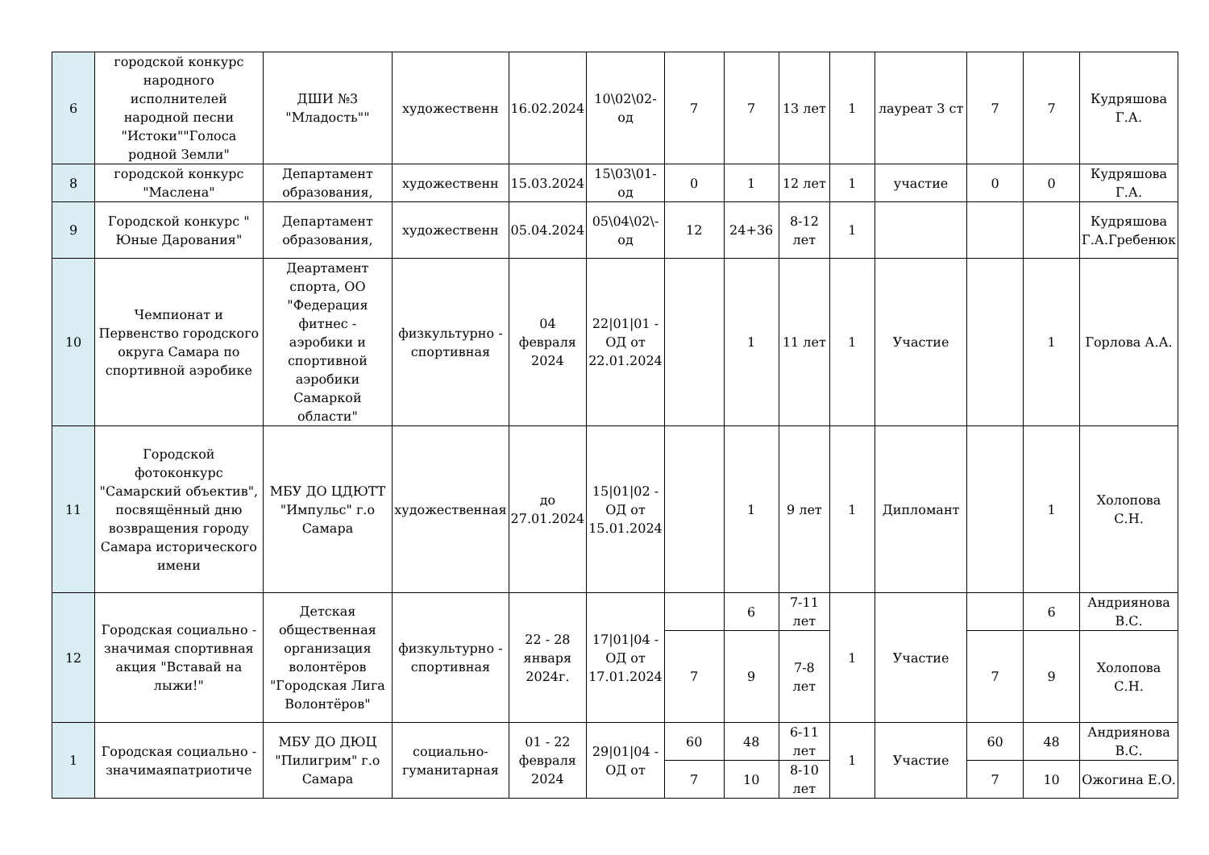| 6 | городской конкурс народного исполнителей народной песни "Истоки""Голоса родной Земли" | ДШИ №3 "Младость"" | художественн | 16.02.2024 | 10\02\02-од | 7 | 7 | 13 лет | 1 | лауреат 3 ст | 7 | 7 | Кудряшова Г.А. |
| 8 | городской конкурс "Маслена" | Департамент образования, | художественн | 15.03.2024 | 15\03\01-од | 0 | 1 | 12 лет | 1 | участие | 0 | 0 | Кудряшова Г.А. |
| 9 | Городской конкурс " Юные Дарования" | Департамент образования, | художественн | 05.04.2024 | 05\04\02\-од | 12 | 24+36 | 8-12 лет | 1 | | | | Кудряшова Г.А.Гребенюк |
| 10 | Чемпионат и Первенство городского округа Самара по спортивной аэробике | Деартамент спорта, ОО "Федерация фитнес - аэробики и спортивной аэробики Самаркой области" | физкультурно - спортивная | 04 февраля 2024 | 22/01/01 - ОД от 22.01.2024 | | 1 | 11 лет | 1 | Участие | | 1 | Горлова А.А. |
| 11 | Городской фотоконкурс "Самарский объектив", посвящённый дню возвращения городу Самара исторического имени | МБУ ДО ЦДЮТТ "Импульс" г.о Самара | художественная | до 27.01.2024 | 15/01/02 - ОД от 15.01.2024 | | 1 | 9 лет | 1 | Дипломант | | 1 | Холопова С.Н. |
| 12 | Городская социально - значимая спортивная акция "Вставай на лыжи!" | Детская общественная организация волонтёров "Городская Лига Волонтёров" | физкультурно - спортивная | 22 - 28 января 2024г. | 17/01/04 - ОД от 17.01.2024 | | 6 | 7-11 лет | 1 | Участие | | 6 | Андриянова В.С. |
| | | | | | | 7 | 9 | 7-8 лет | | | 7 | 9 | Холопова С.Н. |
| 1 | Городская социально - значимаяпатриотиче | МБУ ДО ДЮЦ "Пилигрим" г.о Самара | социально-гуманитарная | 01 - 22 февраля 2024 | 29/01/04 - ОД от | 60 | 48 | 6-11 лет | 1 | Участие | 60 | 48 | Андриянова В.С. |
| | | | | | | 7 | 10 | 8-10 лет | | | 7 | 10 | Ожогина Е.О. |